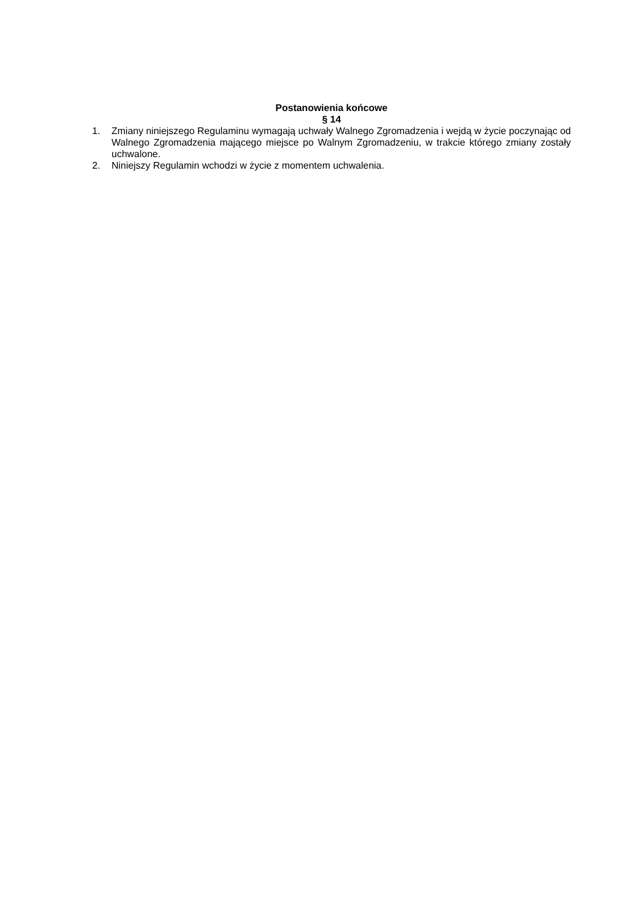Postanowienia końcowe
§ 14
1. Zmiany niniejszego Regulaminu wymagają uchwały Walnego Zgromadzenia i wejdą w życie poczynając od Walnego Zgromadzenia mającego miejsce po Walnym Zgromadzeniu, w trakcie którego zmiany zostały uchwalone.
2. Niniejszy Regulamin wchodzi w życie z momentem uchwalenia.